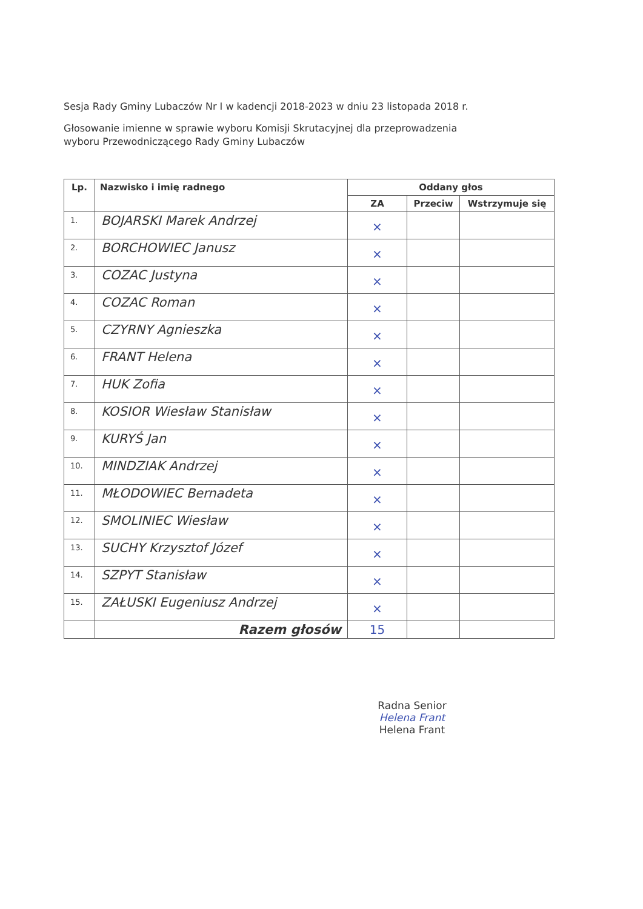Sesja Rady Gminy Lubaczów Nr I w kadencji 2018-2023 w dniu 23 listopada 2018 r.
Głosowanie imienne w sprawie wyboru Komisji Skrutacyjnej dla przeprowadzenia
wyboru Przewodniczącego Rady Gminy Lubaczów
| Lp. | Nazwisko i imię radnego | Oddany głos | | |
| --- | --- | --- | --- | --- |
| | | ZA | Przeciw | Wstrzymuje się |
| 1. | BOJARSKI Marek Andrzej | × | | |
| 2. | BORCHOWIEC Janusz | × | | |
| 3. | COZAC Justyna | × | | |
| 4. | COZAC Roman | × | | |
| 5. | CZYRNY Agnieszka | × | | |
| 6. | FRANT Helena | × | | |
| 7. | HUK Zofia | × | | |
| 8. | KOSIOR Wiesław Stanisław | × | | |
| 9. | KURYŚ Jan | × | | |
| 10. | MINDZIAK Andrzej | × | | |
| 11. | MŁODOWIEC Bernadeta | × | | |
| 12. | SMOLINIEC Wiesław | × | | |
| 13. | SUCHY Krzysztof Józef | × | | |
| 14. | SZPYT Stanisław | × | | |
| 15. | ZAŁUSKI Eugeniusz Andrzej | × | | |
| | Razem głosów | 15 | | |
Radna Senior
Helena Frant
Helena Frant